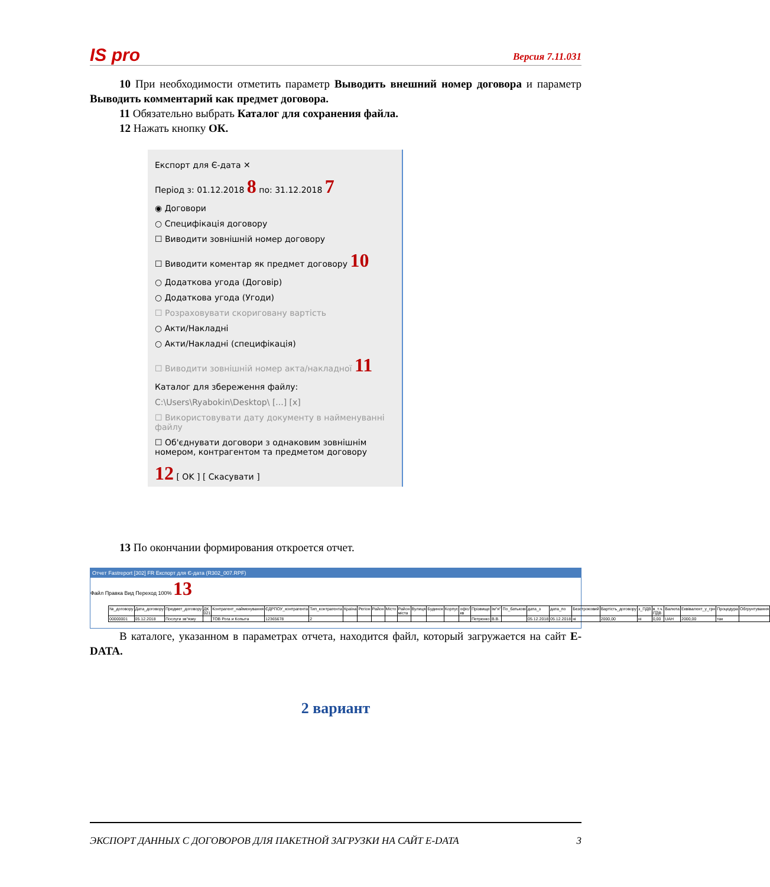IS pro Версия 7.11.031
10 При необходимости отметить параметр Выводить внешний номер договора и параметр Выводить комментарий как предмет договора.
11 Обязательно выбрать Каталог для сохранения файла.
12 Нажать кнопку ОК.
Експорт для Є-дата ✕
Період з: 01.12.2018 8 по: 31.12.2018 7
◉ Договори
○ Специфікація договору
☐ Виводити зовнішній номер договору
☐ Виводити коментар як предмет договору 10
○ Додаткова угода (Договір)
○ Додаткова угода (Угоди)
☐ Розраховувати скориговану вартість
○ Акти/Накладні
○ Акти/Накладні (специфікація)
☐ Виводити зовнішній номер акта/накладної 11
Каталог для збереження файлу:
C:\Users\Ryabokin\Desktop\ [...] [x]
☐ Використовувати дату документу в найменуванні файлу
☐ Об'єднувати договори з однаковим зовнішнім номером, контрагентом та предметом договору
12 [ OK ] [ Скасувати ]
13 По окончании формирования откроется отчет.
Отчет Fastreport [302] FR Експорт для Є-дата (R302_007.RPF)
Файл Правка Вид Переход 100% 13
| №_договору | Дата_договору | Предмет_договору | ДК 021 | Контрагент_найменування | ЄДРПОУ_контрагента | Тип_контрагента | Країна | Регіон | Район | Місто | Район міста | Вулиця | Будинок | Корпус | офіс/кв | Прізвище | Ім"я" | По_батькові | дата_з | дата_по | Безстроковий | Вартість_договору | з_ПДВ | в_т.ч. ПДВ | Валюта | Еквівалент_у_грн | Процедура | Обгрунтування |
| --- | --- | --- | --- | --- | --- | --- | --- | --- | --- | --- | --- | --- | --- | --- | --- | --- | --- | --- | --- | --- | --- | --- | --- | --- | --- | --- | --- | --- |
| 00000001 | 05.12.2018 | Послуги зв"язку | | ТОВ Рога и Копыта | 12365678 | 2 | | | | | | | | | | Петренко | В.В. | | 05.12.2018 | 05.12.2018 | ні | 2000,00 | ні | 0,00 | UAH | 2000,00 | так | |
В каталоге, указанном в параметрах отчета, находится файл, который загружается на сайт E-DATA.
2 вариант
ЭКСПОРТ ДАННЫХ С ДОГОВОРОВ ДЛЯ ПАКЕТНОЙ ЗАГРУЗКИ НА САЙТ E-DATA 3